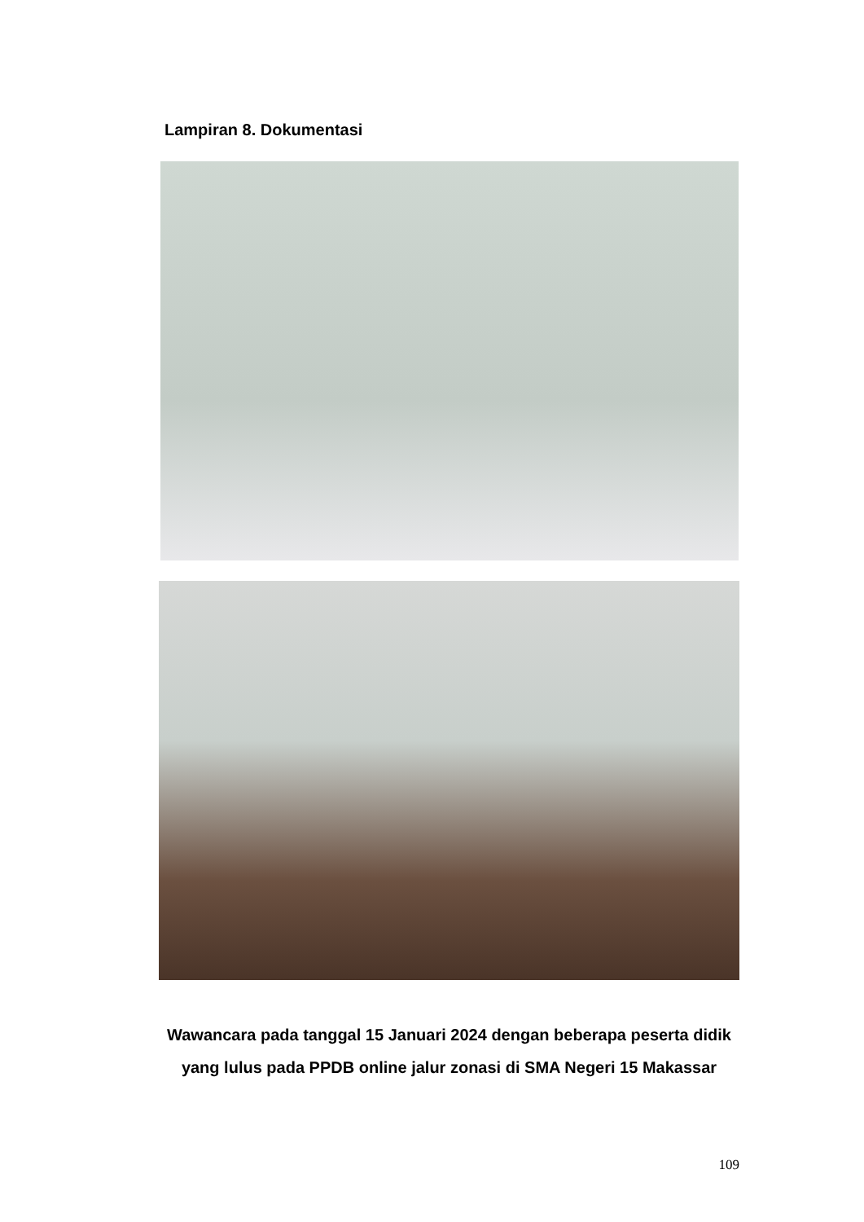Lampiran 8. Dokumentasi
Wawancara pada tanggal 15 Januari 2024 dengan beberapa peserta didik yang lulus pada PPDB online jalur zonasi di SMA Negeri 15 Makassar
109